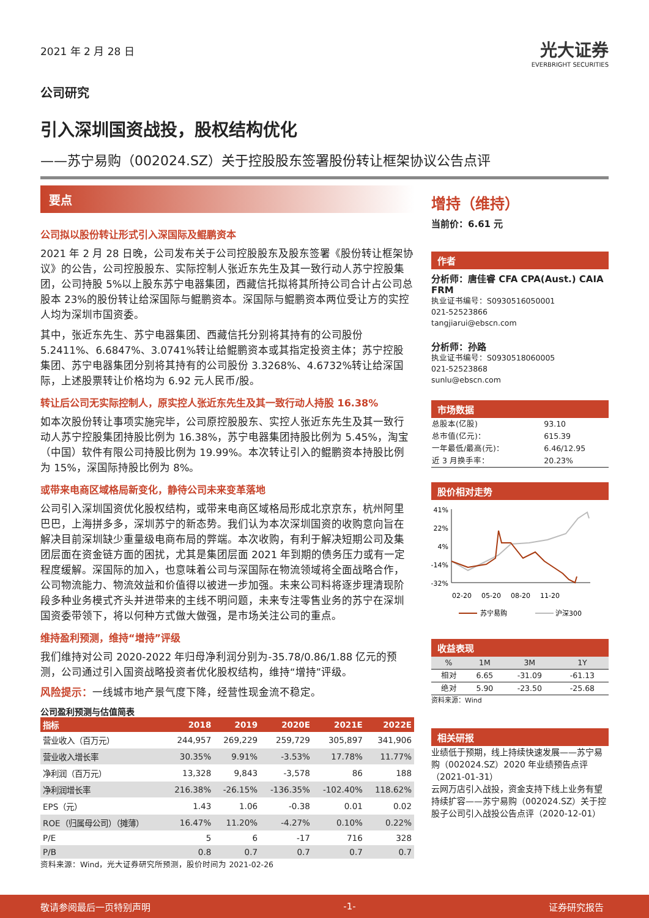2021 年 2 月 28 日
光大证券
EVERBRIGHT SECURITIES
公司研究
引入深圳国资战投，股权结构优化
——苏宁易购（002024.SZ）关于控股股东签署股份转让框架协议公告点评
要点
公司拟以股份转让形式引入深国际及鲲鹏资本
2021 年 2 月 28 日晚，公司发布关于公司控股股东及股东签署《股份转让框架协议》的公告，公司控股股东、实际控制人张近东先生及其一致行动人苏宁控股集团，公司持股 5%以上股东苏宁电器集团，西藏信托拟将其所持公司合计占公司总股本 23%的股份转让给深国际与鲲鹏资本。深国际与鲲鹏资本两位受让方的实控人均为深圳市国资委。
其中，张近东先生、苏宁电器集团、西藏信托分别将其持有的公司股份 5.2411%、6.6847%、3.0741%转让给鲲鹏资本或其指定投资主体；苏宁控股集团、苏宁电器集团分别将其持有的公司股份 3.3268%、4.6732%转让给深国际，上述股票转让价格均为 6.92 元人民币/股。
转让后公司无实际控制人，原实控人张近东先生及其一致行动人持股 16.38%
如本次股份转让事项实施完毕，公司原控股股东、实控人张近东先生及其一致行动人苏宁控股集团持股比例为 16.38%，苏宁电器集团持股比例为 5.45%，淘宝（中国）软件有限公司持股比例为 19.99%。本次转让引入的鲲鹏资本持股比例为 15%，深国际持股比例为 8%。
或带来电商区域格局新变化，静待公司未来变革落地
公司引入深圳国资优化股权结构，或带来电商区域格局形成北京京东，杭州阿里巴巴，上海拼多多，深圳苏宁的新态势。我们认为本次深圳国资的收购意向旨在解决目前深圳缺少重量级电商布局的弊端。本次收购，有利于解决短期公司及集团层面在资金链方面的困扰，尤其是集团层面 2021 年到期的债务压力或有一定程度缓解。深国际的加入，也意味着公司与深国际在物流领域将全面战略合作，公司物流能力、物流效益和价值得以被进一步加强。未来公司料将逐步理清现阶段多种业务模式齐头并进带来的主线不明问题，未来专注零售业务的苏宁在深圳国资委带领下，将以何种方式做大做强，是市场关注公司的重点。
维持盈利预测，维持“增持”评级
我们维持对公司 2020-2022 年归母净利润分别为-35.78/0.86/1.88 亿元的预测，公司通过引入国资战略投资者优化股权结构，维持“增持”评级。
风险提示：一线城市地产景气度下降，经营性现金流不稳定。
公司盈利预测与估值简表
| 指标 | 2018 | 2019 | 2020E | 2021E | 2022E |
| --- | --- | --- | --- | --- | --- |
| 营业收入（百万元） | 244,957 | 269,229 | 259,729 | 305,897 | 341,906 |
| 营业收入增长率 | 30.35% | 9.91% | -3.53% | 17.78% | 11.77% |
| 净利润（百万元） | 13,328 | 9,843 | -3,578 | 86 | 188 |
| 净利润增长率 | 216.38% | -26.15% | -136.35% | -102.40% | 118.62% |
| EPS（元） | 1.43 | 1.06 | -0.38 | 0.01 | 0.02 |
| ROE（归属母公司）（摊薄） | 16.47% | 11.20% | -4.27% | 0.10% | 0.22% |
| P/E | 5 | 6 | -17 | 716 | 328 |
| P/B | 0.8 | 0.7 | 0.7 | 0.7 | 0.7 |
资料来源：Wind，光大证券研究所预测，股价时间为 2021-02-26
增持（维持）
当前价：6.61 元
作者
分析师：唐佳睿 CFA CPA(Aust.) CAIA FRM
执业证书编号：S0930516050001
021-52523866
tangjiarui@ebscn.com
分析师：孙路
执业证书编号：S0930518060005
021-52523868
sunlu@ebscn.com
市场数据
| 总股本(亿股) | 93.10 |
| 总市值(亿元)： | 615.39 |
| 一年最低/最高(元)： | 6.46/12.95 |
| 近 3 月换手率： | 20.23% |
股价相对走势
41%
22%
4%
-14%
-32%
02-20
05-20
08-20
11-20
苏宁易购
沪深300
收益表现
| % | 1M | 3M | 1Y |
| 相对 | 6.65 | -31.09 | -61.13 |
| 绝对 | 5.90 | -23.50 | -25.68 |
资料来源：Wind
相关研报
业绩低于预期，线上持续快速发展——苏宁易购（002024.SZ）2020 年业绩预告点评（2021-01-31）
云网万店引入战投，资金支持下线上业务有望持续扩容——苏宁易购（002024.SZ）关于控股子公司引入战投公告点评（2020-12-01）
敬请参阅最后一页特别声明 -1- 证券研究报告